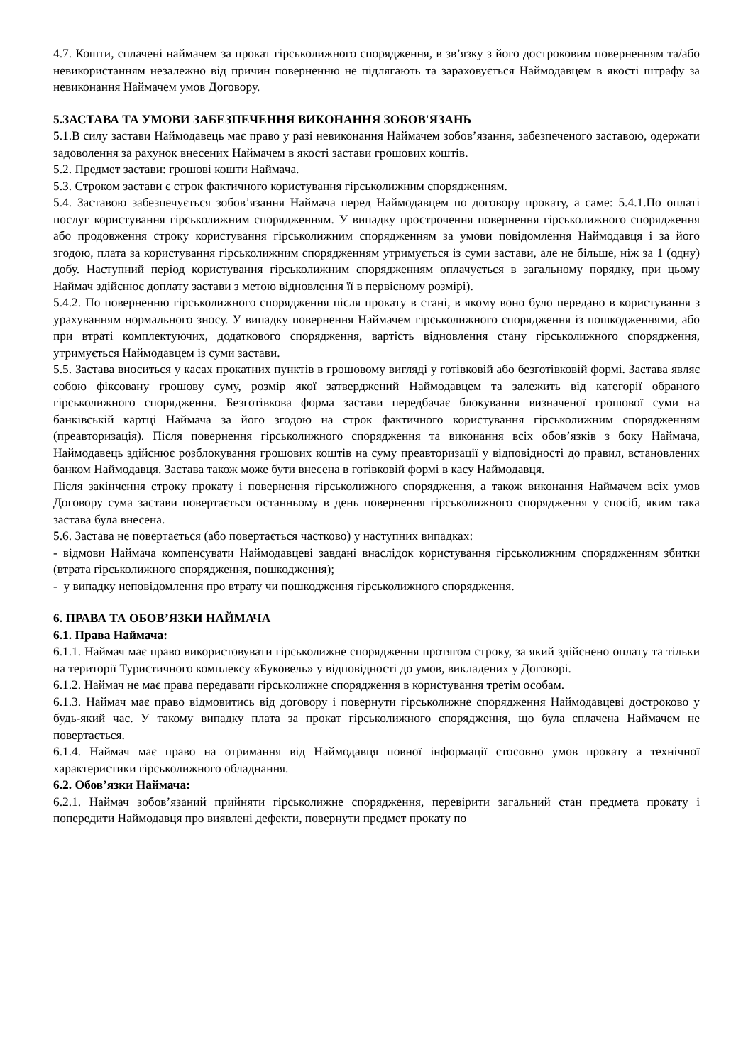4.7. Кошти, сплачені наймачем за прокат гірськолижного спорядження, в зв’язку з його достроковим поверненням та/або невикористанням незалежно від причин поверненню не підлягають та зараховується Наймодавцем в якості штрафу за невиконання Наймачем умов Договору.
5.ЗАСТАВА ТА УМОВИ ЗАБЕЗПЕЧЕННЯ ВИКОНАННЯ ЗОБОВ'ЯЗАНЬ
5.1.В силу застави Наймодавець має право у разі невиконання Наймачем зобов’язання, забезпеченого заставою, одержати задоволення за рахунок внесених Наймачем в якості застави грошових коштів.
5.2. Предмет застави: грошові кошти Наймача.
5.3. Строком застави є строк фактичного користування гірськолижним спорядженням.
5.4. Заставою забезпечується зобов’язання Наймача перед Наймодавцем по договору прокату, а саме: 5.4.1.По оплаті послуг користування гірськолижним спорядженням. У випадку прострочення повернення гірськолижного спорядження або продовження строку користування гірськолижним спорядженням за умови повідомлення Наймодавця і за його згодою, плата за користування гірськолижним спорядженням утримується із суми застави, але не більше, ніж за 1 (одну) добу. Наступний період користування гірськолижним спорядженням оплачується в загальному порядку, при цьому Наймач здійснює доплату застави з метою відновлення її в первісному розмірі).
5.4.2. По поверненню гірськолижного спорядження після прокату в стані, в якому воно було передано в користування з урахуванням нормального зносу. У випадку повернення Наймачем гірськолижного спорядження із пошкодженнями, або при втраті комплектуючих, додаткового спорядження, вартість відновлення стану гірськолижного спорядження, утримується Наймодавцем із суми застави.
5.5. Застава вноситься у касах прокатних пунктів в грошовому вигляді у готівковій або безготівковій формі. Застава являє собою фіксовану грошову суму, розмір якої затверджений Наймодавцем та залежить від категорії обраного гірськолижного спорядження. Безготівкова форма застави передбачає блокування визначеної грошової суми на банківській картці Наймача за його згодою на строк фактичного користування гірськолижним спорядженням (преавторизація). Після повернення гірськолижного спорядження та виконання всіх обов’язків з боку Наймача, Наймодавець здійснює розблокування грошових коштів на суму преавторизації у відповідності до правил, встановлених банком Наймодавця. Застава також може бути внесена в готівковій формі в касу Наймодавця.
Після закінчення строку прокату і повернення гірськолижного спорядження, а також виконання Наймачем всіх умов Договору сума застави повертається останньому в день повернення гірськолижного спорядження у спосіб, яким така застава була внесена.
5.6. Застава не повертається (або повертається частково) у наступних випадках:
- відмови Наймача компенсувати Наймодавцеві завдані внаслідок користування гірськолижним спорядженням збитки (втрата гірськолижного спорядження, пошкодження);
- у випадку неповідомлення про втрату чи пошкодження гірськолижного спорядження.
6. ПРАВА ТА ОБОВ’ЯЗКИ НАЙМАЧА
6.1. Права Наймача:
6.1.1. Наймач має право використовувати гірськолижне спорядження протягом строку, за який здійснено оплату та тільки на території Туристичного комплексу «Буковель» у відповідності до умов, викладених у Договорі.
6.1.2. Наймач не має права передавати гірськолижне спорядження в користування третім особам.
6.1.3. Наймач має право відмовитись від договору і повернути гірськолижне спорядження Наймодавцеві достроково у будь-який час. У такому випадку плата за прокат гірськолижного спорядження, що була сплачена Наймачем не повертається.
6.1.4. Наймач має право на отримання від Наймодавця повної інформації стосовно умов прокату а технічної характеристики гірськолижного обладнання.
6.2. Обов’язки Наймача:
6.2.1. Наймач зобов’язаний прийняти гірськолижне спорядження, перевірити загальний стан предмета прокату і попередити Наймодавця про виявлені дефекти, повернути предмет прокату по